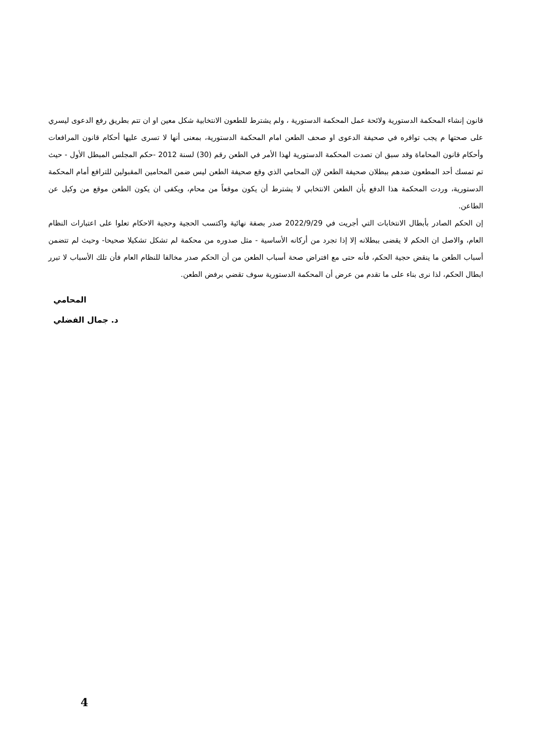قانون إنشاء المحكمة الدستورية ولائحة عمل المحكمة الدستورية ، ولم يشترط للطعون الانتخابية شكل معين او ان تتم بطريق رفع الدعوى ليسري على صحتها م يجب توافره في صحيفة الدعوى او صحف الطعن امام المحكمة الدستورية، بمعنى أنها لا تسرى عليها أحكام قانون المرافعات وأحكام قانون المحاماة وقد سبق ان تصدت المحكمة الدستورية لهذا الأمر في الطعن رقم (30) لسنة 2012 -حكم المجلس المبطل الأول - حيث تم تمسك أحد المطعون ضدهم ببطلان صحيفة الطعن لإن المحامي الذي وقع صحيفة الطعن ليس ضمن المحامين المقبولين للترافع أمام المحكمة الدستورية، وردت المحكمة هذا الدفع بأن الطعن الانتخابي لا يشترط أن يكون موقعاً من محام، ويكفى ان يكون الطعن موقع من وكيل عن الطاعن.
إن الحكم الصادر بأبطال الانتخابات التي أجريت في 2022/9/29 صدر بصفة نهائية واكتسب الحجية وحجية الاحكام تعلوا على اعتبارات النظام العام، والاصل ان الحكم لا يقضى ببطلانه إلا إذا تجرد من أركانه الأساسية - مثل صدوره من محكمة لم تشكل تشكيلا صحيحا- وحيث لم تتضمن أسباب الطعن ما ينقض حجية الحكم، فأنه حتى مع افتراض صحة أسباب الطعن من أن الحكم صدر مخالفا للنظام العام فأن تلك الأسباب لا تبرر ابطال الحكم، لذا نرى بناء على ما تقدم من عرض أن المحكمة الدستورية سوف تقضي برفض الطعن.
المحامي
د. جمال الفضلي
4